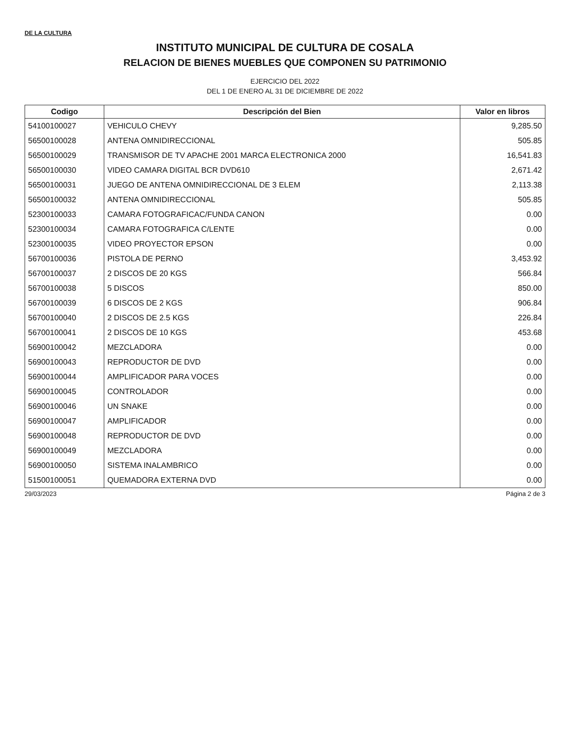DE LA CULTURA
INSTITUTO MUNICIPAL DE CULTURA DE COSALA
RELACION DE BIENES MUEBLES QUE COMPONEN SU PATRIMONIO
EJERCICIO DEL 2022
DEL 1 DE ENERO AL 31 DE DICIEMBRE DE 2022
| Codigo | Descripción del Bien | Valor en libros |
| --- | --- | --- |
| 54100100027 | VEHICULO CHEVY | 9,285.50 |
| 56500100028 | ANTENA OMNIDIRECCIONAL | 505.85 |
| 56500100029 | TRANSMISOR DE TV APACHE 2001 MARCA ELECTRONICA 2000 | 16,541.83 |
| 56500100030 | VIDEO CAMARA DIGITAL BCR DVD610 | 2,671.42 |
| 56500100031 | JUEGO DE ANTENA OMNIDIRECCIONAL DE 3 ELEM | 2,113.38 |
| 56500100032 | ANTENA OMNIDIRECCIONAL | 505.85 |
| 52300100033 | CAMARA FOTOGRAFICAC/FUNDA CANON | 0.00 |
| 52300100034 | CAMARA FOTOGRAFICA C/LENTE | 0.00 |
| 52300100035 | VIDEO PROYECTOR EPSON | 0.00 |
| 56700100036 | PISTOLA DE PERNO | 3,453.92 |
| 56700100037 | 2 DISCOS DE 20 KGS | 566.84 |
| 56700100038 | 5 DISCOS | 850.00 |
| 56700100039 | 6 DISCOS DE 2 KGS | 906.84 |
| 56700100040 | 2 DISCOS DE 2.5 KGS | 226.84 |
| 56700100041 | 2 DISCOS DE 10 KGS | 453.68 |
| 56900100042 | MEZCLADORA | 0.00 |
| 56900100043 | REPRODUCTOR DE DVD | 0.00 |
| 56900100044 | AMPLIFICADOR PARA VOCES | 0.00 |
| 56900100045 | CONTROLADOR | 0.00 |
| 56900100046 | UN SNAKE | 0.00 |
| 56900100047 | AMPLIFICADOR | 0.00 |
| 56900100048 | REPRODUCTOR DE DVD | 0.00 |
| 56900100049 | MEZCLADORA | 0.00 |
| 56900100050 | SISTEMA INALAMBRICO | 0.00 |
| 51500100051 | QUEMADORA EXTERNA DVD | 0.00 |
29/03/2023 Página 2 de 3